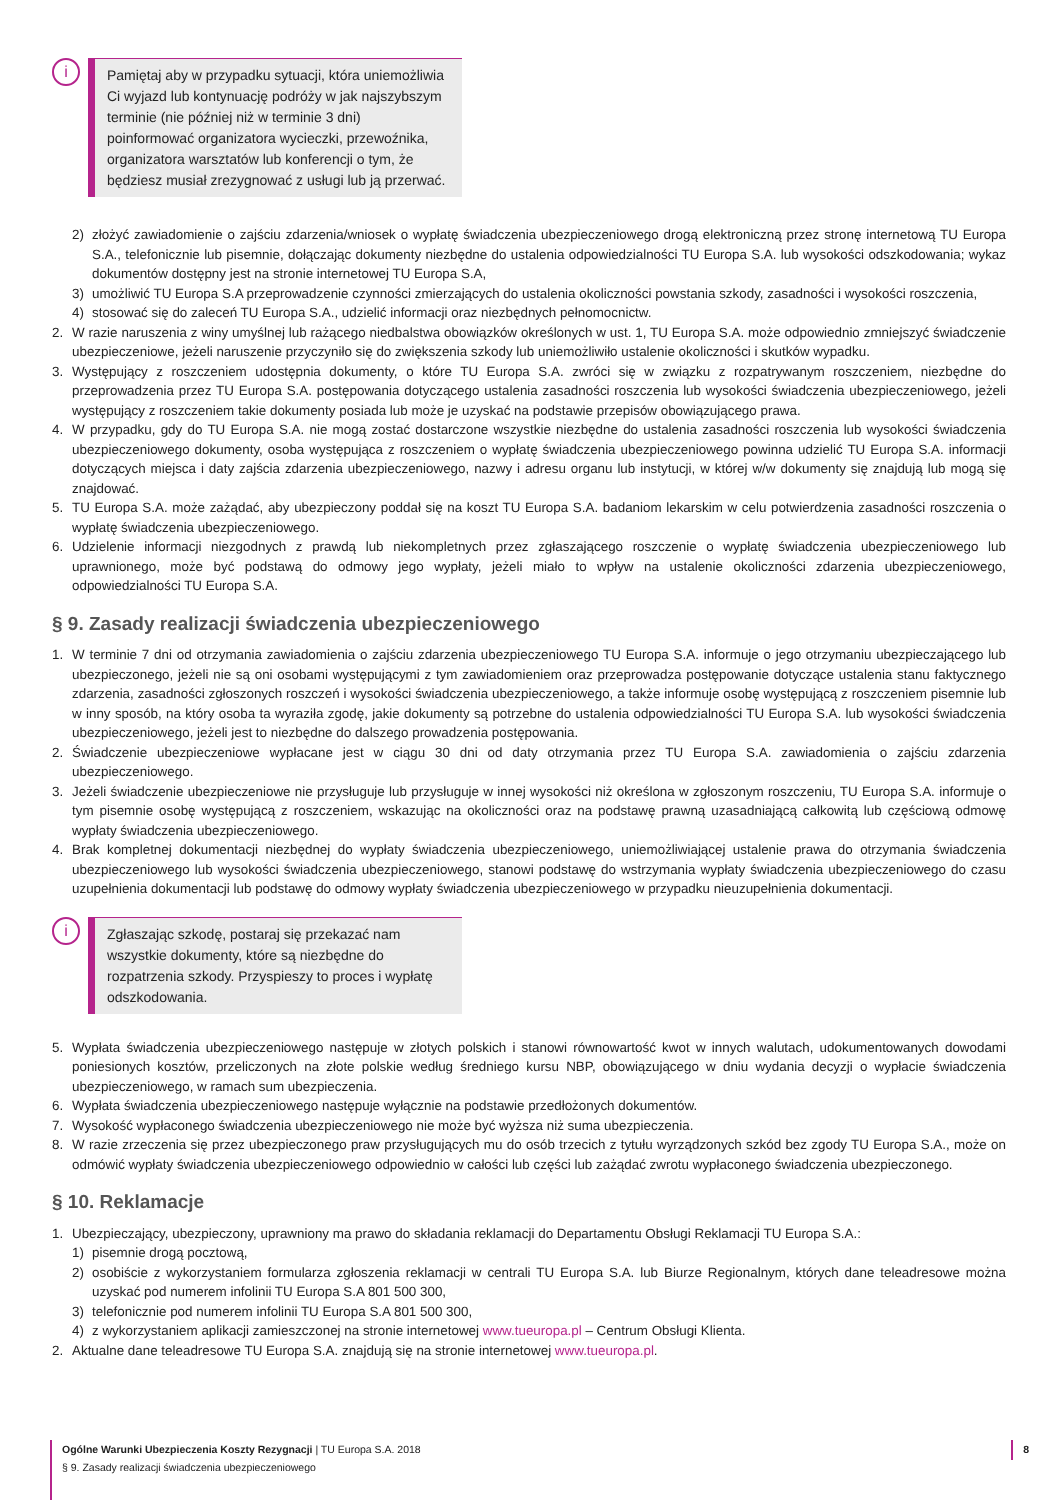i
Pamiętaj aby w przypadku sytuacji, która uniemożliwia Ci wyjazd lub kontynuację podróży w jak najszybszym terminie (nie później niż w terminie 3 dni) poinformować organizatora wycieczki, przewoźnika, organizatora warsztatów lub konferencji o tym, że będziesz musiał zrezygnować z usługi lub ją przerwać.
2) złożyć zawiadomienie o zajściu zdarzenia/wniosek o wypłatę świadczenia ubezpieczeniowego drogą elektroniczną przez stronę internetową TU Europa S.A., telefonicznie lub pisemnie, dołączając dokumenty niezbędne do ustalenia odpowiedzialności TU Europa S.A. lub wysokości odszkodowania; wykaz dokumentów dostępny jest na stronie internetowej TU Europa S.A,
3) umożliwić TU Europa S.A przeprowadzenie czynności zmierzających do ustalenia okoliczności powstania szkody, zasadności i wysokości roszczenia,
4) stosować się do zaleceń TU Europa S.A., udzielić informacji oraz niezbędnych pełnomocnictw.
2. W razie naruszenia z winy umyślnej lub rażącego niedbalstwa obowiązków określonych w ust. 1, TU Europa S.A. może odpowiednio zmniejszyć świadczenie ubezpieczeniowe, jeżeli naruszenie przyczyniło się do zwiększenia szkody lub uniemożliwiło ustalenie okoliczności i skutków wypadku.
3. Występujący z roszczeniem udostępnia dokumenty, o które TU Europa S.A. zwróci się w związku z rozpatrywanym roszczeniem, niezbędne do przeprowadzenia przez TU Europa S.A. postępowania dotyczącego ustalenia zasadności roszczenia lub wysokości świadczenia ubezpieczeniowego, jeżeli występujący z roszczeniem takie dokumenty posiada lub może je uzyskać na podstawie przepisów obowiązującego prawa.
4. W przypadku, gdy do TU Europa S.A. nie mogą zostać dostarczone wszystkie niezbędne do ustalenia zasadności roszczenia lub wysokości świadczenia ubezpieczeniowego dokumenty, osoba występująca z roszczeniem o wypłatę świadczenia ubezpieczeniowego powinna udzielić TU Europa S.A. informacji dotyczących miejsca i daty zajścia zdarzenia ubezpieczeniowego, nazwy i adresu organu lub instytucji, w której w/w dokumenty się znajdują lub mogą się znajdować.
5. TU Europa S.A. może zażądać, aby ubezpieczony poddał się na koszt TU Europa S.A. badaniom lekarskim w celu potwierdzenia zasadności roszczenia o wypłatę świadczenia ubezpieczeniowego.
6. Udzielenie informacji niezgodnych z prawdą lub niekompletnych przez zgłaszającego roszczenie o wypłatę świadczenia ubezpieczeniowego lub uprawnionego, może być podstawą do odmowy jego wypłaty, jeżeli miało to wpływ na ustalenie okoliczności zdarzenia ubezpieczeniowego, odpowiedzialności TU Europa S.A.
§ 9. Zasady realizacji świadczenia ubezpieczeniowego
1. W terminie 7 dni od otrzymania zawiadomienia o zajściu zdarzenia ubezpieczeniowego TU Europa S.A. informuje o jego otrzymaniu ubezpieczającego lub ubezpieczonego, jeżeli nie są oni osobami występującymi z tym zawiadomieniem oraz przeprowadza postępowanie dotyczące ustalenia stanu faktycznego zdarzenia, zasadności zgłoszonych roszczeń i wysokości świadczenia ubezpieczeniowego, a także informuje osobę występującą z roszczeniem pisemnie lub w inny sposób, na który osoba ta wyraziła zgodę, jakie dokumenty są potrzebne do ustalenia odpowiedzialności TU Europa S.A. lub wysokości świadczenia ubezpieczeniowego, jeżeli jest to niezbędne do dalszego prowadzenia postępowania.
2. Świadczenie ubezpieczeniowe wypłacane jest w ciągu 30 dni od daty otrzymania przez TU Europa S.A. zawiadomienia o zajściu zdarzenia ubezpieczeniowego.
3. Jeżeli świadczenie ubezpieczeniowe nie przysługuje lub przysługuje w innej wysokości niż określona w zgłoszonym roszczeniu, TU Europa S.A. informuje o tym pisemnie osobę występującą z roszczeniem, wskazując na okoliczności oraz na podstawę prawną uzasadniającą całkowitą lub częściową odmowę wypłaty świadczenia ubezpieczeniowego.
4. Brak kompletnej dokumentacji niezbędnej do wypłaty świadczenia ubezpieczeniowego, uniemożliwiającej ustalenie prawa do otrzymania świadczenia ubezpieczeniowego lub wysokości świadczenia ubezpieczeniowego, stanowi podstawę do wstrzymania wypłaty świadczenia ubezpieczeniowego do czasu uzupełnienia dokumentacji lub podstawę do odmowy wypłaty świadczenia ubezpieczeniowego w przypadku nieuzupełnienia dokumentacji.
i
Zgłaszając szkodę, postaraj się przekazać nam wszystkie dokumenty, które są niezbędne do rozpatrzenia szkody. Przyspieszy to proces i wypłatę odszkodowania.
5. Wypłata świadczenia ubezpieczeniowego następuje w złotych polskich i stanowi równowartość kwot w innych walutach, udokumentowanych dowodami poniesionych kosztów, przeliczonych na złote polskie według średniego kursu NBP, obowiązującego w dniu wydania decyzji o wypłacie świadczenia ubezpieczeniowego, w ramach sum ubezpieczenia.
6. Wypłata świadczenia ubezpieczeniowego następuje wyłącznie na podstawie przedłożonych dokumentów.
7. Wysokość wypłaconego świadczenia ubezpieczeniowego nie może być wyższa niż suma ubezpieczenia.
8. W razie zrzeczenia się przez ubezpieczonego praw przysługujących mu do osób trzecich z tytułu wyrządzonych szkód bez zgody TU Europa S.A., może on odmówić wypłaty świadczenia ubezpieczeniowego odpowiednio w całości lub części lub zażądać zwrotu wypłaconego świadczenia ubezpieczonego.
§ 10. Reklamacje
1. Ubezpieczający, ubezpieczony, uprawniony ma prawo do składania reklamacji do Departamentu Obsługi Reklamacji TU Europa S.A.:
1) pisemnie drogą pocztową,
2) osobiście z wykorzystaniem formularza zgłoszenia reklamacji w centrali TU Europa S.A. lub Biurze Regionalnym, których dane teleadresowe można uzyskać pod numerem infolinii TU Europa S.A 801 500 300,
3) telefonicznie pod numerem infolinii TU Europa S.A 801 500 300,
4) z wykorzystaniem aplikacji zamieszczonej na stronie internetowej www.tueuropa.pl – Centrum Obsługi Klienta.
2. Aktualne dane teleadresowe TU Europa S.A. znajdują się na stronie internetowej www.tueuropa.pl.
Ogólne Warunki Ubezpieczenia Koszty Rezygnacji | TU Europa S.A. 2018
§ 9. Zasady realizacji świadczenia ubezpieczeniowego
8